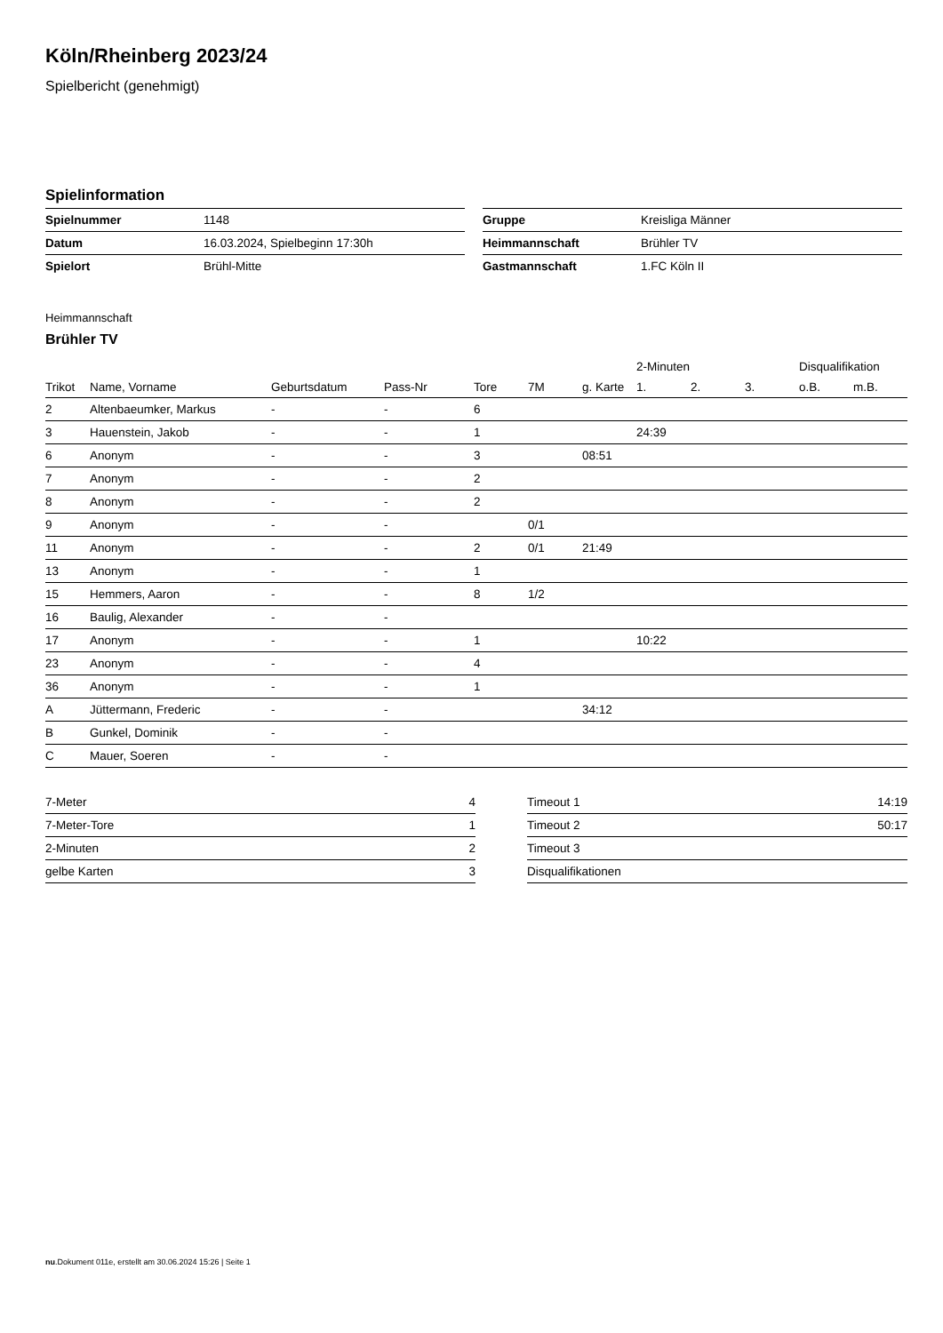Köln/Rheinberg 2023/24
Spielbericht (genehmigt)
Spielinformation
| Spielnummer | 1148 |
| Datum | 16.03.2024, Spielbeginn 17:30h |
| Spielort | Brühl-Mitte |
| Gruppe | Kreisliga Männer |
| Heimmannschaft | Brühler TV |
| Gastmannschaft | 1.FC Köln II |
Heimmannschaft
Brühler TV
| | | | | | | | 2-Minuten | | | Disqualifikation | |
| --- | --- | --- | --- | --- | --- | --- | --- | --- | --- | --- | --- |
| Trikot | Name, Vorname | Geburtsdatum | Pass-Nr | Tore | 7M | g. Karte | 1. | 2. | 3. | o.B. | m.B. |
| 2 | Altenbaeumker, Markus | - | - | 6 | | | | | | | |
| 3 | Hauenstein, Jakob | - | - | 1 | | | 24:39 | | | | |
| 6 | Anonym | - | - | 3 | | 08:51 | | | | | |
| 7 | Anonym | - | - | 2 | | | | | | | |
| 8 | Anonym | - | - | 2 | | | | | | | |
| 9 | Anonym | - | - | | 0/1 | | | | | | |
| 11 | Anonym | - | - | 2 | 0/1 | 21:49 | | | | | |
| 13 | Anonym | - | - | 1 | | | | | | | |
| 15 | Hemmers, Aaron | - | - | 8 | 1/2 | | | | | | |
| 16 | Baulig, Alexander | - | - | | | | | | | | |
| 17 | Anonym | - | - | 1 | | | 10:22 | | | | |
| 23 | Anonym | - | - | 4 | | | | | | | |
| 36 | Anonym | - | - | 1 | | | | | | | |
| A | Jüttermann, Frederic | - | - | | | 34:12 | | | | | |
| B | Gunkel, Dominik | - | - | | | | | | | | |
| C | Mauer, Soeren | - | - | | | | | | | | |
| 7-Meter | 4 |
| 7-Meter-Tore | 1 |
| 2-Minuten | 2 |
| gelbe Karten | 3 |
| Timeout 1 | 14:19 |
| Timeout 2 | 50:17 |
| Timeout 3 | |
| Disqualifikationen | |
nu.Dokument 011e, erstellt am 30.06.2024 15:26 | Seite 1